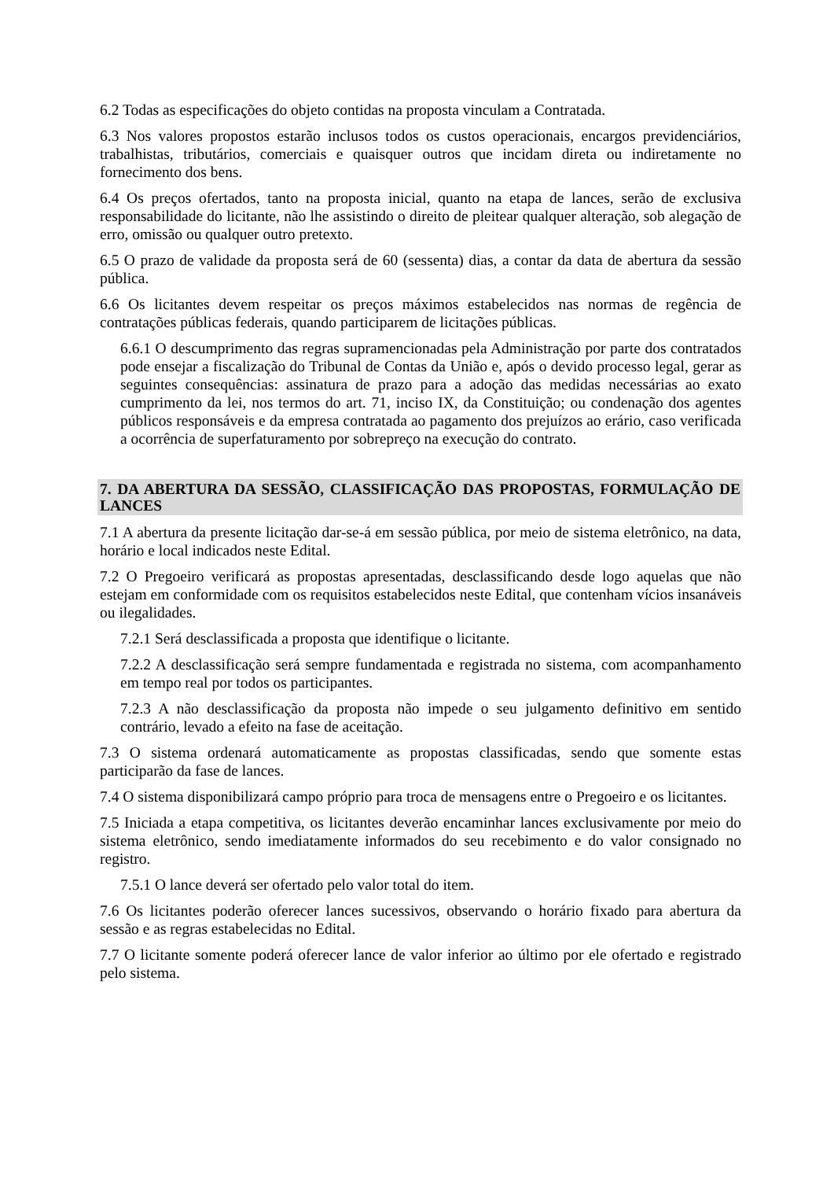6.2 Todas as especificações do objeto contidas na proposta vinculam a Contratada.
6.3 Nos valores propostos estarão inclusos todos os custos operacionais, encargos previdenciários, trabalhistas, tributários, comerciais e quaisquer outros que incidam direta ou indiretamente no fornecimento dos bens.
6.4 Os preços ofertados, tanto na proposta inicial, quanto na etapa de lances, serão de exclusiva responsabilidade do licitante, não lhe assistindo o direito de pleitear qualquer alteração, sob alegação de erro, omissão ou qualquer outro pretexto.
6.5 O prazo de validade da proposta será de 60 (sessenta) dias, a contar da data de abertura da sessão pública.
6.6 Os licitantes devem respeitar os preços máximos estabelecidos nas normas de regência de contratações públicas federais, quando participarem de licitações públicas.
6.6.1 O descumprimento das regras supramencionadas pela Administração por parte dos contratados pode ensejar a fiscalização do Tribunal de Contas da União e, após o devido processo legal, gerar as seguintes consequências: assinatura de prazo para a adoção das medidas necessárias ao exato cumprimento da lei, nos termos do art. 71, inciso IX, da Constituição; ou condenação dos agentes públicos responsáveis e da empresa contratada ao pagamento dos prejuízos ao erário, caso verificada a ocorrência de superfaturamento por sobrepreço na execução do contrato.
7. DA ABERTURA DA SESSÃO, CLASSIFICAÇÃO DAS PROPOSTAS, FORMULAÇÃO DE LANCES
7.1 A abertura da presente licitação dar-se-á em sessão pública, por meio de sistema eletrônico, na data, horário e local indicados neste Edital.
7.2 O Pregoeiro verificará as propostas apresentadas, desclassificando desde logo aquelas que não estejam em conformidade com os requisitos estabelecidos neste Edital, que contenham vícios insanáveis ou ilegalidades.
7.2.1 Será desclassificada a proposta que identifique o licitante.
7.2.2 A desclassificação será sempre fundamentada e registrada no sistema, com acompanhamento em tempo real por todos os participantes.
7.2.3 A não desclassificação da proposta não impede o seu julgamento definitivo em sentido contrário, levado a efeito na fase de aceitação.
7.3 O sistema ordenará automaticamente as propostas classificadas, sendo que somente estas participarão da fase de lances.
7.4 O sistema disponibilizará campo próprio para troca de mensagens entre o Pregoeiro e os licitantes.
7.5 Iniciada a etapa competitiva, os licitantes deverão encaminhar lances exclusivamente por meio do sistema eletrônico, sendo imediatamente informados do seu recebimento e do valor consignado no registro.
7.5.1 O lance deverá ser ofertado pelo valor total do item.
7.6 Os licitantes poderão oferecer lances sucessivos, observando o horário fixado para abertura da sessão e as regras estabelecidas no Edital.
7.7 O licitante somente poderá oferecer lance de valor inferior ao último por ele ofertado e registrado pelo sistema.